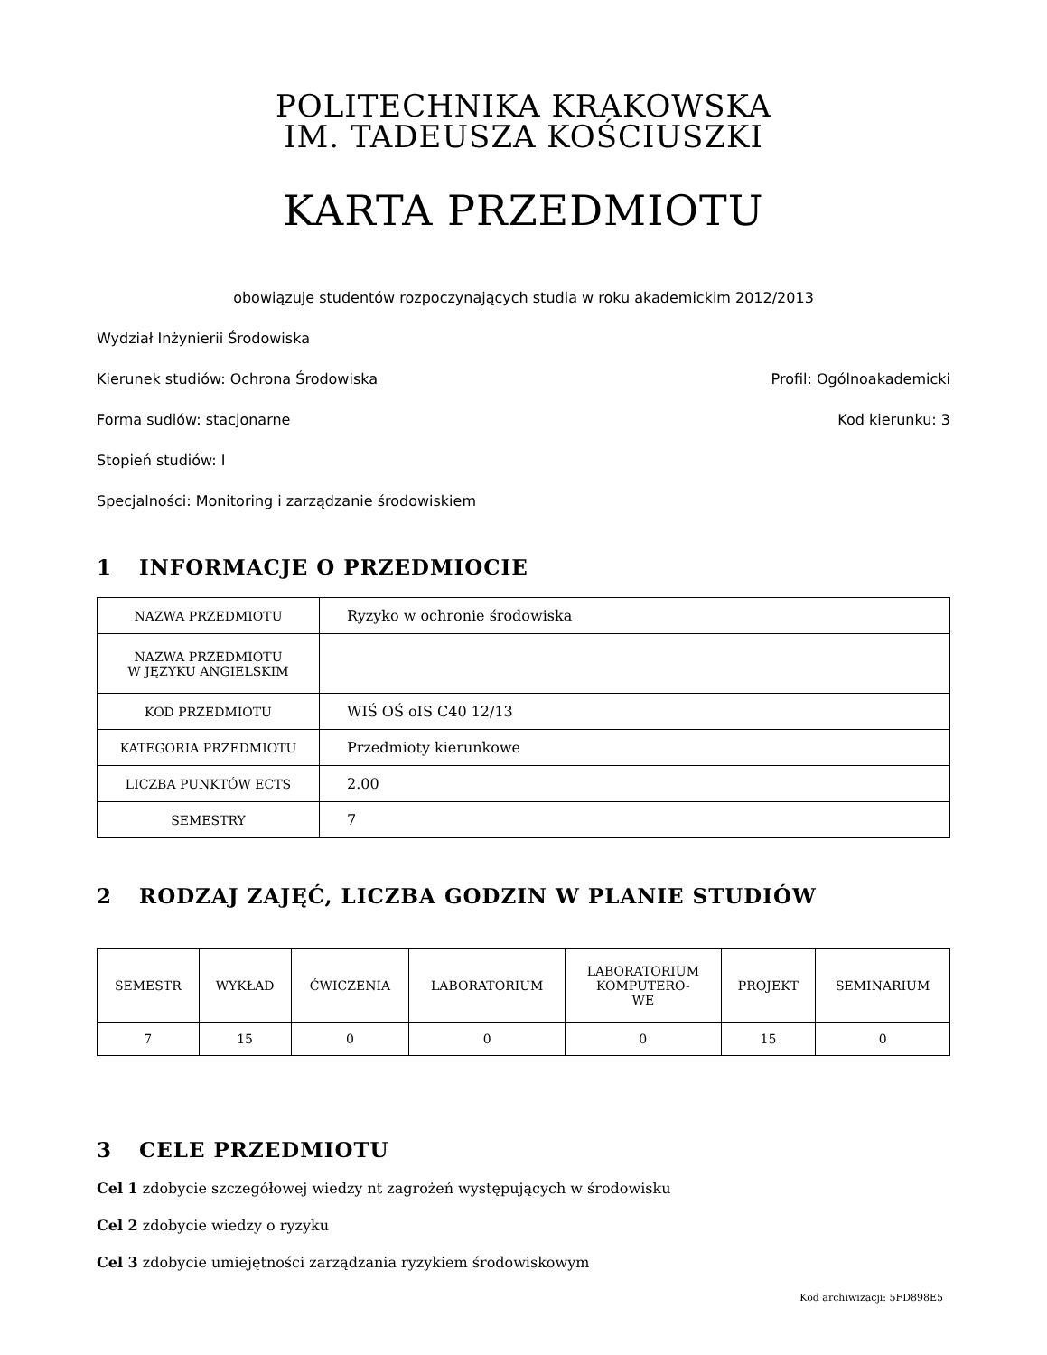POLITECHNIKA KRAKOWSKA
IM. TADEUSZA KOŚCIUSZKI
KARTA PRZEDMIOTU
obowiązuje studentów rozpoczynających studia w roku akademickim 2012/2013
Wydział Inżynierii Środowiska
Kierunek studiów: Ochrona Środowiska Profil: Ogólnoakademicki
Forma sudiów: stacjonarne Kod kierunku: 3
Stopień studiów: I
Specjalności: Monitoring i zarządzanie środowiskiem
1 INFORMACJE O PRZEDMIOCIE
| NAZWA PRZEDMIOTU | Ryzyko w ochronie środowiska |
| NAZWA PRZEDMIOTU W JĘZYKU ANGIELSKIM | |
| KOD PRZEDMIOTU | WIŚ OŚ oIS C40 12/13 |
| KATEGORIA PRZEDMIOTU | Przedmioty kierunkowe |
| LICZBA PUNKTÓW ECTS | 2.00 |
| SEMESTRY | 7 |
2 RODZAJ ZAJĘĆ, LICZBA GODZIN W PLANIE STUDIÓW
| SEMESTR | WYKŁAD | ĆWICZENIA | LABORATORIUM | LABORATORIUM KOMPUTERO- WE | PROJEKT | SEMINARIUM |
| --- | --- | --- | --- | --- | --- | --- |
| 7 | 15 | 0 | 0 | 0 | 15 | 0 |
3 CELE PRZEDMIOTU
Cel 1 zdobycie szczegółowej wiedzy nt zagrożeń występujących w środowisku
Cel 2 zdobycie wiedzy o ryzyku
Cel 3 zdobycie umiejętności zarządzania ryzykiem środowiskowym
Kod archiwizacji: 5FD898E5